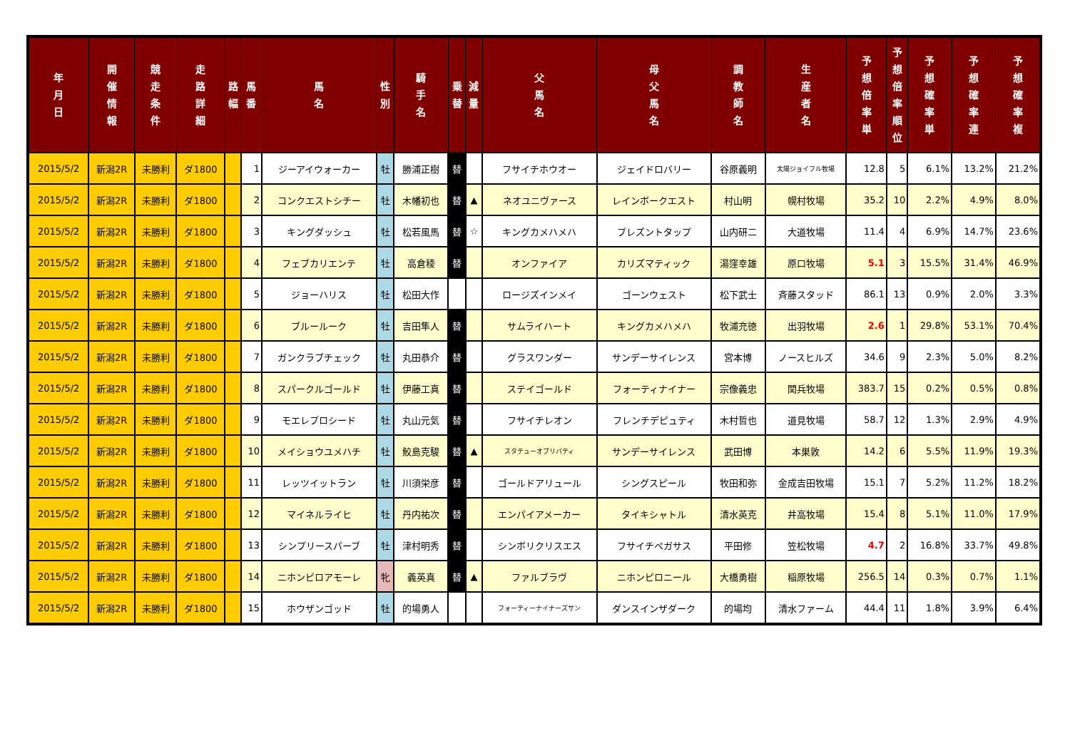| 年 月 日 | 開 催 情 報 | 競 走 条 件 | 走 路 詳 細 | 路 幅 | 馬 番 | 馬 名 | 性 別 | 騎 手 名 | 乗 替 | 減 量 | 父 馬 名 | 母 父 馬 名 | 調 教 師 名 | 生 産 者 名 | 予 想 倍 率 単 | 予 想 倍 率 順 位 | 予 想 確 率 単 | 予 想 確 率 連 | 予 想 確 率 複 |
| --- | --- | --- | --- | --- | --- | --- | --- | --- | --- | --- | --- | --- | --- | --- | --- | --- | --- | --- | --- |
| 2015/5/2 | 新潟2R | 未勝利 | ダ1800 | | 1 | ジーアイウォーカー | 牡 | 勝浦正樹 | 替 | | フサイチホウオー | ジェイドロバリー | 谷原義明 | 太陽ジョイフル牧場 | 12.8 | 5 | 6.1% | 13.2% | 21.2% |
| 2015/5/2 | 新潟2R | 未勝利 | ダ1800 | | 2 | コンクエストシチー | 牡 | 木幡初也 | 替 | ▲ | ネオユニヴァース | レインボークエスト | 村山明 | 幌村牧場 | 35.2 | 10 | 2.2% | 4.9% | 8.0% |
| 2015/5/2 | 新潟2R | 未勝利 | ダ1800 | | 3 | キングダッシュ | 牡 | 松若風馬 | 替 | ☆ | キングカメハメハ | プレズントタップ | 山内研二 | 大道牧場 | 11.4 | 4 | 6.9% | 14.7% | 23.6% |
| 2015/5/2 | 新潟2R | 未勝利 | ダ1800 | | 4 | フェブカリエンテ | 牡 | 高倉稜 | 替 | | オンファイア | カリズマティック | 湯窪幸雄 | 原口牧場 | 5.1 | 3 | 15.5% | 31.4% | 46.9% |
| 2015/5/2 | 新潟2R | 未勝利 | ダ1800 | | 5 | ジョーハリス | 牡 | 松田大作 | | | ロージズインメイ | ゴーンウェスト | 松下武士 | 斉藤スタッド | 86.1 | 13 | 0.9% | 2.0% | 3.3% |
| 2015/5/2 | 新潟2R | 未勝利 | ダ1800 | | 6 | ブルールーク | 牡 | 吉田隼人 | 替 | | サムライハート | キングカメハメハ | 牧浦充徳 | 出羽牧場 | 2.6 | 1 | 29.8% | 53.1% | 70.4% |
| 2015/5/2 | 新潟2R | 未勝利 | ダ1800 | | 7 | ガンクラブチェック | 牡 | 丸田恭介 | 替 | | グラスワンダー | サンデーサイレンス | 宮本博 | ノースヒルズ | 34.6 | 9 | 2.3% | 5.0% | 8.2% |
| 2015/5/2 | 新潟2R | 未勝利 | ダ1800 | | 8 | スパークルゴールド | 牡 | 伊藤工真 | 替 | | ステイゴールド | フォーティナイナー | 宗像義忠 | 関兵牧場 | 383.7 | 15 | 0.2% | 0.5% | 0.8% |
| 2015/5/2 | 新潟2R | 未勝利 | ダ1800 | | 9 | モエレプロシード | 牡 | 丸山元気 | 替 | | フサイチレオン | フレンチデピュティ | 木村哲也 | 道見牧場 | 58.7 | 12 | 1.3% | 2.9% | 4.9% |
| 2015/5/2 | 新潟2R | 未勝利 | ダ1800 | | 10 | メイショウユメハチ | 牡 | 鮫島克駿 | 替 | ▲ | スタテューオブリバティ | サンデーサイレンス | 武田博 | 本巣敦 | 14.2 | 6 | 5.5% | 11.9% | 19.3% |
| 2015/5/2 | 新潟2R | 未勝利 | ダ1800 | | 11 | レッツイットラン | 牡 | 川須栄彦 | 替 | | ゴールドアリュール | シングスピール | 牧田和弥 | 金成吉田牧場 | 15.1 | 7 | 5.2% | 11.2% | 18.2% |
| 2015/5/2 | 新潟2R | 未勝利 | ダ1800 | | 12 | マイネルライヒ | 牡 | 丹内祐次 | 替 | | エンパイアメーカー | タイキシャトル | 清水英克 | 井高牧場 | 15.4 | 8 | 5.1% | 11.0% | 17.9% |
| 2015/5/2 | 新潟2R | 未勝利 | ダ1800 | | 13 | シンプリースパーブ | 牡 | 津村明秀 | 替 | | シンボリクリスエス | フサイチペガサス | 平田修 | 笠松牧場 | 4.7 | 2 | 16.8% | 33.7% | 49.8% |
| 2015/5/2 | 新潟2R | 未勝利 | ダ1800 | | 14 | ニホンピロアモーレ | 牝 | 義英真 | 替 | ▲ | ファルブラヴ | ニホンピロニール | 大橋勇樹 | 稲原牧場 | 256.5 | 14 | 0.3% | 0.7% | 1.1% |
| 2015/5/2 | 新潟2R | 未勝利 | ダ1800 | | 15 | ホウザンゴッド | 牡 | 的場勇人 | | | フォーティーナイナーズサン | ダンスインザダーク | 的場均 | 清水ファーム | 44.4 | 11 | 1.8% | 3.9% | 6.4% |